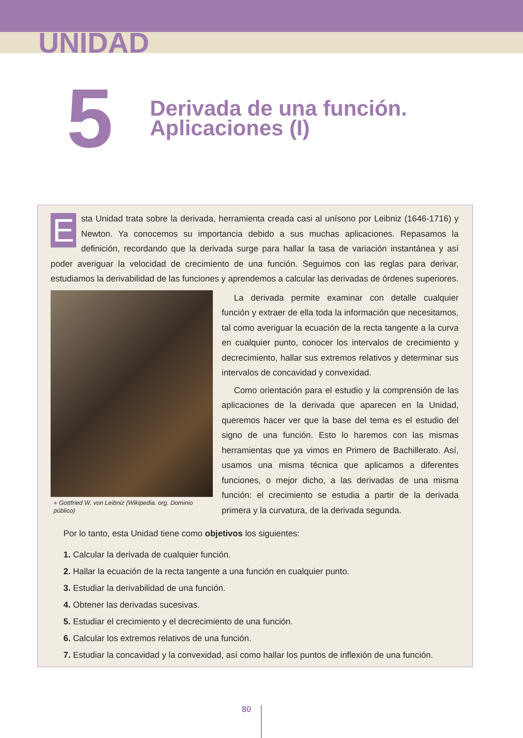UNIDAD
5
Derivada de una función.
Aplicaciones (I)
E
sta Unidad trata sobre la derivada, herramienta creada casi al unísono por Leibniz (1646-1716) y Newton. Ya conocemos su importancia debido a sus muchas aplicaciones. Repasamos la definición, recordando que la derivada surge para hallar la tasa de variación instantánea y así poder averiguar la velocidad de crecimiento de una función. Seguimos con las reglas para derivar, estudiamos la derivabilidad de las funciones y aprendemos a calcular las derivadas de órdenes superiores.
● Gottfried W. von Leibniz (Wikipedia. org. Dominio público)
La derivada permite examinar con detalle cualquier función y extraer de ella toda la información que necesitamos, tal como averiguar la ecuación de la recta tangente a la curva en cualquier punto, conocer los intervalos de crecimiento y decrecimiento, hallar sus extremos relativos y determinar sus intervalos de concavidad y convexidad.
Como orientación para el estudio y la comprensión de las aplicaciones de la derivada que aparecen en la Unidad, queremos hacer ver que la base del tema es el estudio del signo de una función. Esto lo haremos con las mismas herramientas que ya vimos en Primero de Bachillerato. Así, usamos una misma técnica que aplicamos a diferentes funciones, o mejor dicho, a las derivadas de una misma función: el crecimiento se estudia a partir de la derivada primera y la curvatura, de la derivada segunda.
Por lo tanto, esta Unidad tiene como objetivos los siguientes:
1. Calcular la derivada de cualquier función.
2. Hallar la ecuación de la recta tangente a una función en cualquier punto.
3. Estudiar la derivabilidad de una función.
4. Obtener las derivadas sucesivas.
5. Estudiar el crecimiento y el decrecimiento de una función.
6. Calcular los extremos relativos de una función.
7. Estudiar la concavidad y la convexidad, así como hallar los puntos de inflexión de una función.
80